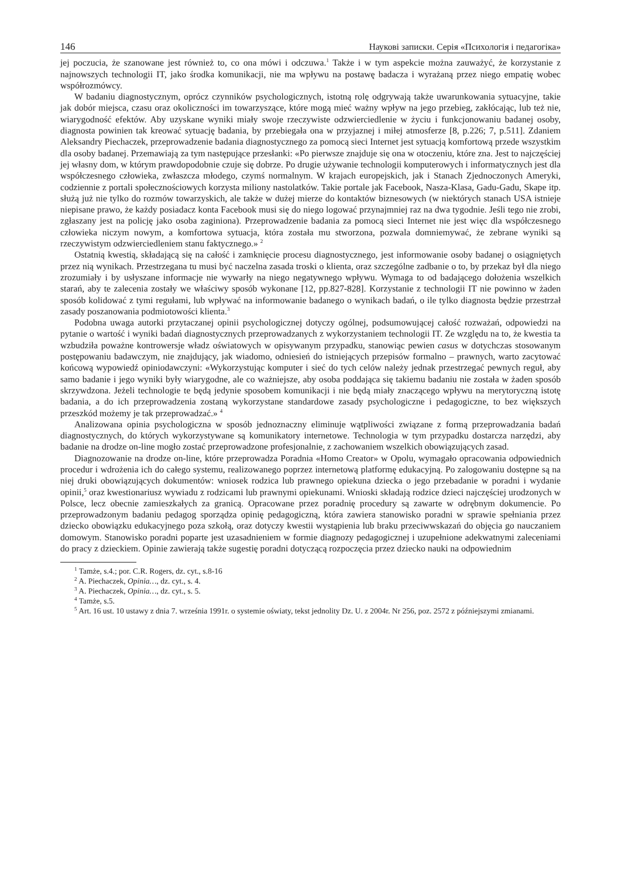146 Наукові записки. Серія «Психологія і педагогіка»
jej poczucia, że szanowane jest również to, co ona mówi i odczuwa.<sup>1</sup> Także i w tym aspekcie można zauważyć, że korzystanie z najnowszych technologii IT, jako środka komunikacji, nie ma wpływu na postawę badacza i wyrażaną przez niego empatię wobec współrozmówcy.
W badaniu diagnostycznym, oprócz czynników psychologicznych, istotną rolę odgrywają także uwarunkowania sytuacyjne, takie jak dobór miejsca, czasu oraz okoliczności im towarzyszące, które mogą mieć ważny wpływ na jego przebieg, zakłócając, lub też nie, wiarygodność efektów. Aby uzyskane wyniki miały swoje rzeczywiste odzwierciedlenie w życiu i funkcjonowaniu badanej osoby, diagnosta powinien tak kreować sytuację badania, by przebiegała ona w przyjaznej i miłej atmosferze [8, p.226; 7, p.511]. Zdaniem Aleksandry Piechaczek, przeprowadzenie badania diagnostycznego za pomocą sieci Internet jest sytuacją komfortową przede wszystkim dla osoby badanej. Przemawiają za tym następujące przesłanki: «Po pierwsze znajduje się ona w otoczeniu, które zna. Jest to najczęściej jej własny dom, w którym prawdopodobnie czuje się dobrze. Po drugie używanie technologii komputerowych i informatycznych jest dla współczesnego człowieka, zwłaszcza młodego, czymś normalnym. W krajach europejskich, jak i Stanach Zjednoczonych Ameryki, codziennie z portali społecznościowych korzysta miliony nastolatków. Takie portale jak Facebook, Nasza-Klasa, Gadu-Gadu, Skape itp. służą już nie tylko do rozmów towarzyskich, ale także w dużej mierze do kontaktów biznesowych (w niektórych stanach USA istnieje niepisane prawo, że każdy posiadacz konta Facebook musi się do niego logować przynajmniej raz na dwa tygodnie. Jeśli tego nie zrobi, zgłaszany jest na policję jako osoba zaginiona). Przeprowadzenie badania za pomocą sieci Internet nie jest więc dla współczesnego człowieka niczym nowym, a komfortowa sytuacja, która została mu stworzona, pozwala domniemywać, że zebrane wyniki są rzeczywistym odzwierciedleniem stanu faktycznego.» <sup>2</sup>
Ostatnią kwestią, składającą się na całość i zamknięcie procesu diagnostycznego, jest informowanie osoby badanej o osiągniętych przez nią wynikach. Przestrzegana tu musi być naczelna zasada troski o klienta, oraz szczególne zadbanie o to, by przekaz był dla niego zrozumiały i by usłyszane informacje nie wywarły na niego negatywnego wpływu. Wymaga to od badającego dołożenia wszelkich starań, aby te zalecenia zostały we właściwy sposób wykonane [12, pp.827-828]. Korzystanie z technologii IT nie powinno w żaden sposób kolidować z tymi regułami, lub wpływać na informowanie badanego o wynikach badań, o ile tylko diagnosta będzie przestrzał zasady poszanowania podmiotowości klienta.<sup>3</sup>
Podobna uwaga autorki przytaczanej opinii psychologicznej dotyczy ogólnej, podsumowującej całość rozważań, odpowiedzi na pytanie o wartość i wyniki badań diagnostycznych przeprowadzanych z wykorzystaniem technologii IT. Ze względu na to, że kwestia ta wzbudziła poważne kontrowersje władz oświatowych w opisywanym przypadku, stanowiąc pewien casus w dotychczas stosowanym postępowaniu badawczym, nie znajdujący, jak wiadomo, odniesień do istniejących przepisów formalno – prawnych, warto zacytować końcową wypowiedź opiniodawczyni: «Wykorzystując komputer i sieć do tych celów należy jednak przestrzegać pewnych reguł, aby samo badanie i jego wyniki były wiarygodne, ale co ważniejsze, aby osoba poddająca się takiemu badaniu nie została w żaden sposób skrzywdzona. Jeżeli technologie te będą jedynie sposobem komunikacji i nie będą miały znaczącego wpływu na merytoryczną istotę badania, a do ich przeprowadzenia zostaną wykorzystane standardowe zasady psychologiczne i pedagogiczne, to bez większych przeszkód możemy je tak przeprowadzać.» <sup>4</sup>
Analizowana opinia psychologiczna w sposób jednoznaczny eliminuje wątpliwości związane z formą przeprowadzania badań diagnostycznych, do których wykorzystywane są komunikatory internetowe. Technologia w tym przypadku dostarcza narzędzi, aby badanie na drodze on-line mogło zostać przeprowadzone profesjonalnie, z zachowaniem wszelkich obowiązujących zasad.
Diagnozowanie na drodze on-line, które przeprowadza Poradnia «Homo Creator» w Opolu, wymagało opracowania odpowiednich procedur i wdrożenia ich do całego systemu, realizowanego poprzez internetową platformę edukacyjną. Po zalogowaniu dostępne są na niej druki obowiązujących dokumentów: wniosek rodzica lub prawnego opiekuna dziecka o jego przebadanie w poradni i wydanie opinii,<sup>5</sup> oraz kwestionariusz wywiadu z rodzicami lub prawnymi opiekunami. Wnioski składają rodzice dzieci najczęściej urodzonych w Polsce, lecz obecnie zamieszkałych za granicą. Opracowane przez poradnię procedury są zawarte w odrębnym dokumencie. Po przeprowadzonym badaniu pedagog sporządza opinię pedagogiczną, która zawiera stanowisko poradni w sprawie spełniania przez dziecko obowiązku edukacyjnego poza szkołą, oraz dotyczy kwestii wystąpienia lub braku przeciwwskazań do objęcia go nauczaniem domowym. Stanowisko poradni poparte jest uzasadnieniem w formie diagnozy pedagogicznej i uzupełnione adekwatnymi zaleceniami do pracy z dzieckiem. Opinie zawierają także sugestię poradni dotyczącą rozpoczęcia przez dziecko nauki na odpowiednim
<sup>1</sup> Tamże, s.4.; por. C.R. Rogers, dz. cyt., s.8-16
<sup>2</sup> A. Piechaczek, Opinia…, dz. cyt., s. 4.
<sup>3</sup> A. Piechaczek, Opinia…, dz. cyt., s. 5.
<sup>4</sup> Tamże, s.5.
<sup>5</sup> Art. 16 ust. 10 ustawy z dnia 7. września 1991r. o systemie oświaty, tekst jednolity Dz. U. z 2004r. Nr 256, poz. 2572 z późniejszymi zmianami.